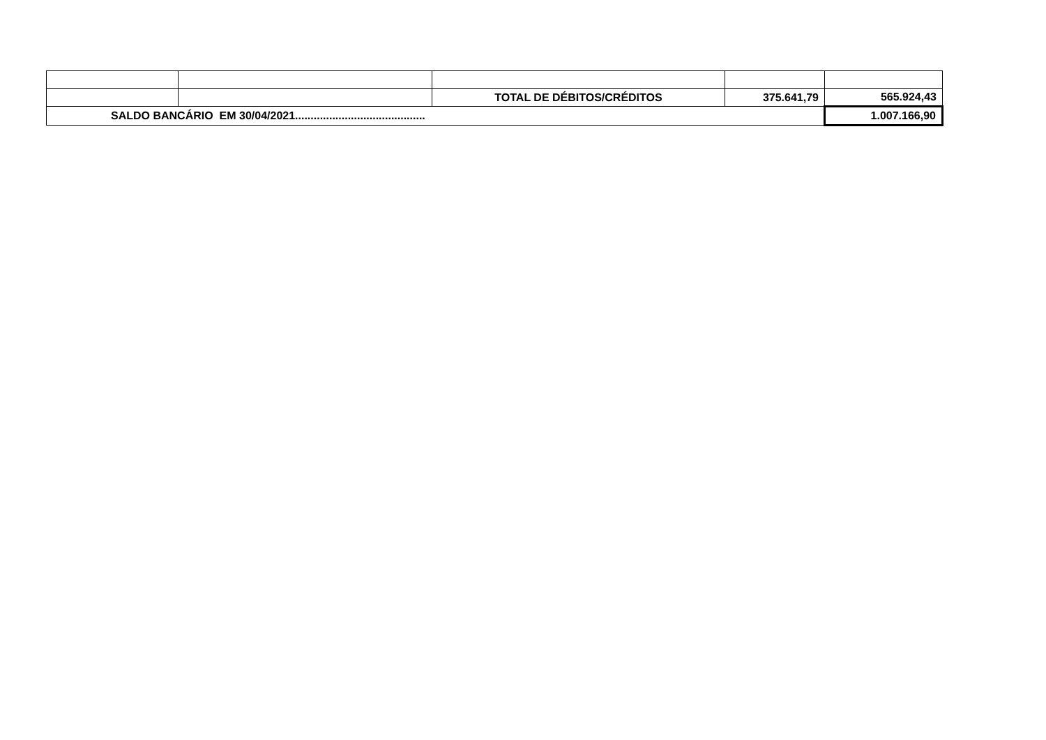| | | TOTAL DE DÉBITOS/CRÉDITOS | 375.641,79 | 565.924,43 |
| SALDO BANCÁRIO EM 30/04/2021.......................................... | | | | 1.007.166,90 |